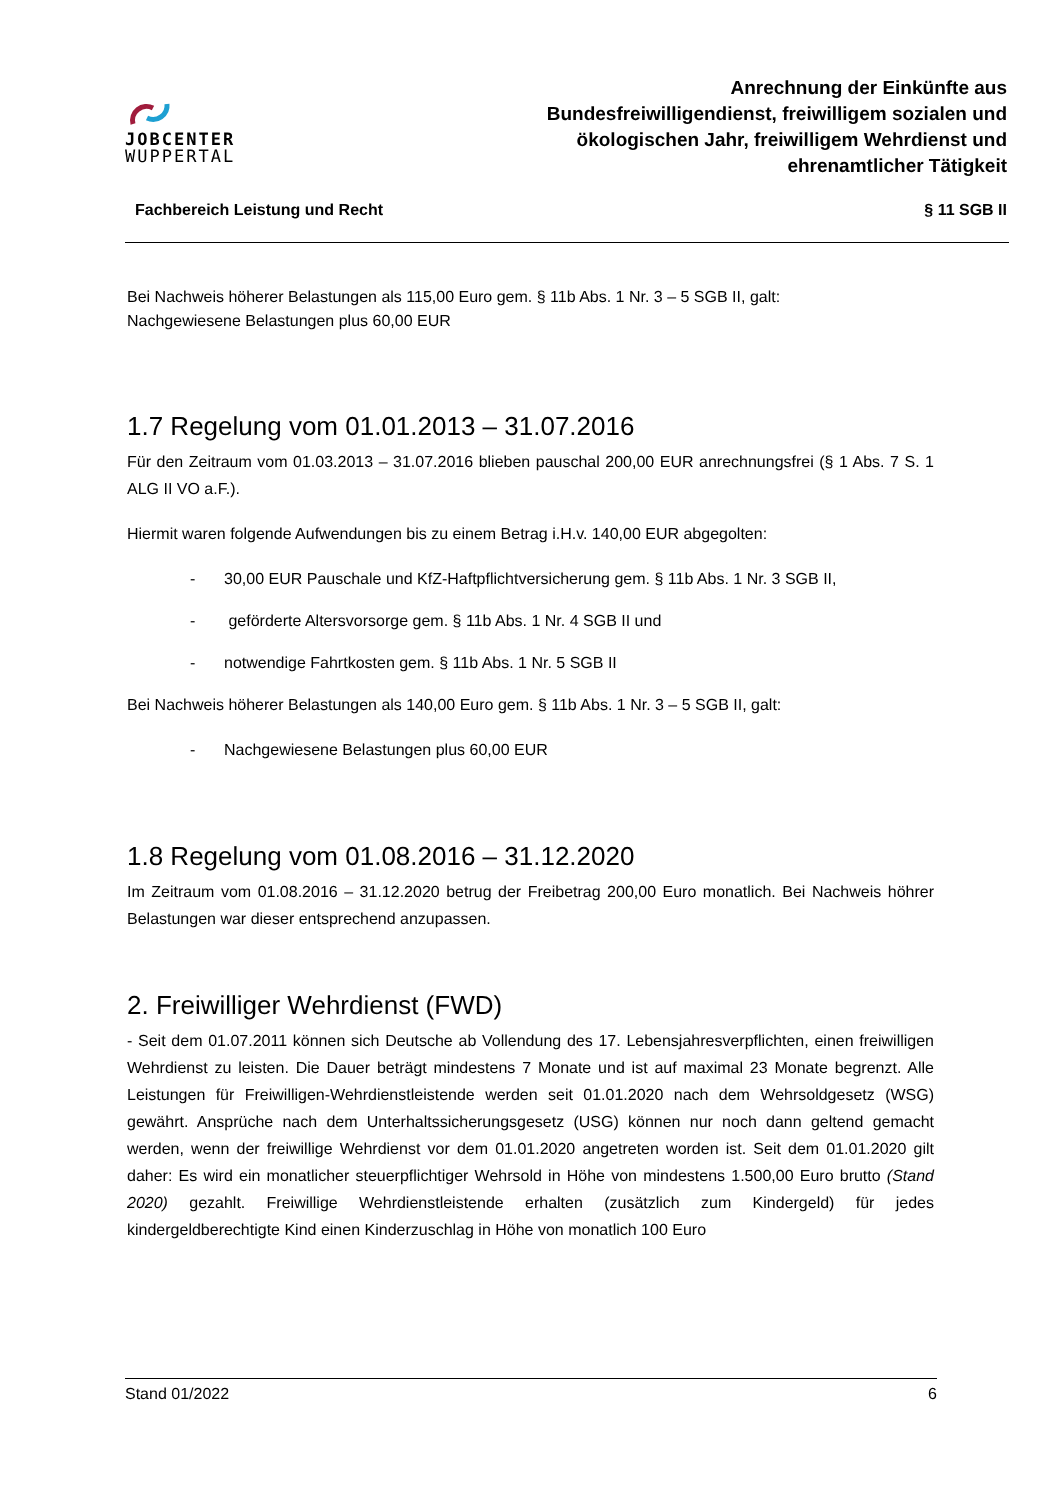JOBCENTER
WUPPERTAL
Anrechnung der Einkünfte aus
Bundesfreiwilligendienst, freiwilligem sozialen und
ökologischen Jahr, freiwilligem Wehrdienst und
ehrenamtlicher Tätigkeit
Fachbereich Leistung und Recht § 11 SGB II
Bei Nachweis höherer Belastungen als 115,00 Euro gem. § 11b Abs. 1 Nr. 3 – 5 SGB II, galt:
Nachgewiesene Belastungen plus 60,00 EUR
1.7 Regelung vom 01.01.2013 – 31.07.2016
Für den Zeitraum vom 01.03.2013 – 31.07.2016 blieben pauschal 200,00 EUR anrechnungsfrei (§ 1 Abs. 7 S. 1 ALG II VO a.F.).
Hiermit waren folgende Aufwendungen bis zu einem Betrag i.H.v. 140,00 EUR abgegolten:
- 30,00 EUR Pauschale und KfZ-Haftpflichtversicherung gem. § 11b Abs. 1 Nr. 3 SGB II,
- geförderte Altersvorsorge gem. § 11b Abs. 1 Nr. 4 SGB II und
- notwendige Fahrtkosten gem. § 11b Abs. 1 Nr. 5 SGB II
Bei Nachweis höherer Belastungen als 140,00 Euro gem. § 11b Abs. 1 Nr. 3 – 5 SGB II, galt:
- Nachgewiesene Belastungen plus 60,00 EUR
1.8 Regelung vom 01.08.2016 – 31.12.2020
Im Zeitraum vom 01.08.2016 – 31.12.2020 betrug der Freibetrag 200,00 Euro monatlich. Bei Nachweis höhrer Belastungen war dieser entsprechend anzupassen.
2. Freiwilliger Wehrdienst (FWD)
- Seit dem 01.07.2011 können sich Deutsche ab Vollendung des 17. Lebensjahresverpflichten, einen freiwilligen Wehrdienst zu leisten. Die Dauer beträgt mindestens 7 Monate und ist auf maximal 23 Monate begrenzt. Alle Leistungen für Freiwilligen-Wehrdienstleistende werden seit 01.01.2020 nach dem Wehrsoldgesetz (WSG) gewährt. Ansprüche nach dem Unterhaltssicherungsgesetz (USG) können nur noch dann geltend gemacht werden, wenn der freiwillige Wehrdienst vor dem 01.01.2020 angetreten worden ist. Seit dem 01.01.2020 gilt daher: Es wird ein monatlicher steuerpflichtiger Wehrsold in Höhe von mindestens 1.500,00 Euro brutto (Stand 2020) gezahlt. Freiwillige Wehrdienstleistende erhalten (zusätzlich zum Kindergeld) für jedes kindergeldberechtigte Kind einen Kinderzuschlag in Höhe von monatlich 100 Euro
Stand 01/2022 6